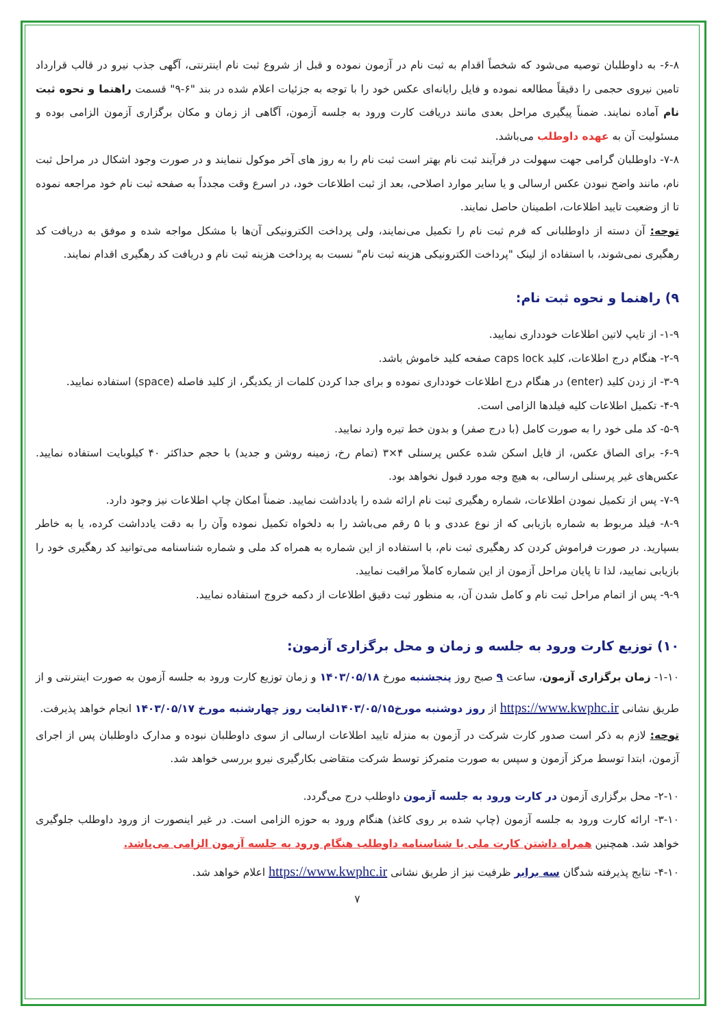۶-۸- به داوطلبان توصیه می‌شود که شخصاً اقدام به ثبت نام در آزمون نموده و قبل از شروع ثبت نام اینترنتی، آگهی جذب نیرو در قالب قرارداد تامین نیروی حجمی را دقیقاً مطالعه نموده و فایل رایانه‌ای عکس خود را با توجه به جزئیات اعلام شده در بند "۶-۹" قسمت راهنما و نحوه ثبت نام آماده نمایند. ضمناً پیگیری مراحل بعدی مانند دریافت کارت ورود به جلسه آزمون، آگاهی از زمان و مکان برگزاری آزمون الزامی بوده و مسئولیت آن به عهده داوطلب می‌باشد.
۷-۸- داوطلبان گرامی جهت سهولت در فرآیند ثبت نام بهتر است ثبت نام را به روز های آخر موکول ننمایند و در صورت وجود اشکال در مراحل ثبت نام، مانند واضح نبودن عکس ارسالی و یا سایر موارد اصلاحی، بعد از ثبت اطلاعات خود، در اسرع وقت مجدداً به صفحه ثبت نام خود مراجعه نموده تا از وضعیت تایید اطلاعات، اطمینان حاصل نمایند.
توجه: آن دسته از داوطلبانی که فرم ثبت نام را تکمیل می‌نمایند، ولی پرداخت الکترونیکی آن‌ها با مشکل مواجه شده و موفق به دریافت کد رهگیری نمی‌شوند، با استفاده از لینک "پرداخت الکترونیکی هزینه ثبت نام" نسبت به پرداخت هزینه ثبت نام و دریافت کد رهگیری اقدام نمایند.
۹) راهنما و نحوه ثبت نام:
۱-۹- از تایپ لاتین اطلاعات خودداری نمایید.
۲-۹- هنگام درج اطلاعات، کلید caps lock صفحه کلید خاموش باشد.
۳-۹- از زدن کلید (enter) در هنگام درج اطلاعات خودداری نموده و برای جدا کردن کلمات از یکدیگر، از کلید فاصله (space) استفاده نمایید.
۴-۹- تکمیل اطلاعات کلیه فیلدها الزامی است.
۵-۹- کد ملی خود را به صورت کامل (با درج صفر) و بدون خط تیره وارد نمایید.
۶-۹- برای الصاق عکس، از فایل اسکن شده عکس پرسنلی ۴×۳ (تمام رخ، زمینه روشن و جدید) با حجم حداکثر ۴۰ کیلوبایت استفاده نمایید. عکس‌های غیر پرسنلی ارسالی، به هیچ وجه مورد قبول نخواهد بود.
۷-۹- پس از تکمیل نمودن اطلاعات، شماره رهگیری ثبت نام ارائه شده را یادداشت نمایید. ضمناً امکان چاپ اطلاعات نیز وجود دارد.
۸-۹- فیلد مربوط به شماره بازیابی که از نوع عددی و با ۵ رقم می‌باشد را به دلخواه تکمیل نموده وآن را به دقت یادداشت کرده، یا به خاطر بسپارید. در صورت فراموش کردن کد رهگیری ثبت نام، با استفاده از این شماره به همراه کد ملی و شماره شناسنامه می‌توانید کد رهگیری خود را بازیابی نمایید، لذا تا پایان مراحل آزمون از این شماره کاملاً مراقبت نمایید.
۹-۹- پس از اتمام مراحل ثبت نام و کامل شدن آن، به منظور ثبت دقیق اطلاعات از دکمه خروج استفاده نمایید.
۱۰) توزیع کارت ورود به جلسه و زمان و محل برگزاری آزمون:
۱-۱۰- زمان برگزاری آزمون، ساعت ۹ صبح روز پنجشنبه مورخ ۱۴۰۳/۰۵/۱۸ و زمان توزیع کارت ورود به جلسه آزمون به صورت اینترنتی و از طریق نشانی https://www.kwphc.ir از روز دوشنبه مورخ۱۴۰۳/۰۵/۱۵لغایت روز چهارشنبه مورخ ۱۴۰۳/۰۵/۱۷ انجام خواهد پذیرفت.
توجه: لازم به ذکر است صدور کارت شرکت در آزمون به منزله تایید اطلاعات ارسالی از سوی داوطلبان نبوده و مدارک داوطلبان پس از اجرای آزمون، ابتدا توسط مرکز آزمون و سپس به صورت متمرکز توسط شرکت متقاضی بکارگیری نیرو بررسی خواهد شد.
۲-۱۰- محل برگزاری آزمون در کارت ورود به جلسه آزمون داوطلب درج می‌گردد.
۳-۱۰- ارائه کارت ورود به جلسه آزمون (چاپ شده بر روی کاغذ) هنگام ورود به حوزه الزامی است. در غیر اینصورت از ورود داوطلب جلوگیری خواهد شد. همچنین همراه داشتن کارت ملی یا شناسنامه داوطلب هنگام ورود به جلسه آزمون الزامی می‌باشد.
۴-۱۰- نتایج پذیرفته شدگان سه برابر ظرفیت نیز از طریق نشانی https://www.kwphc.ir اعلام خواهد شد.
۷